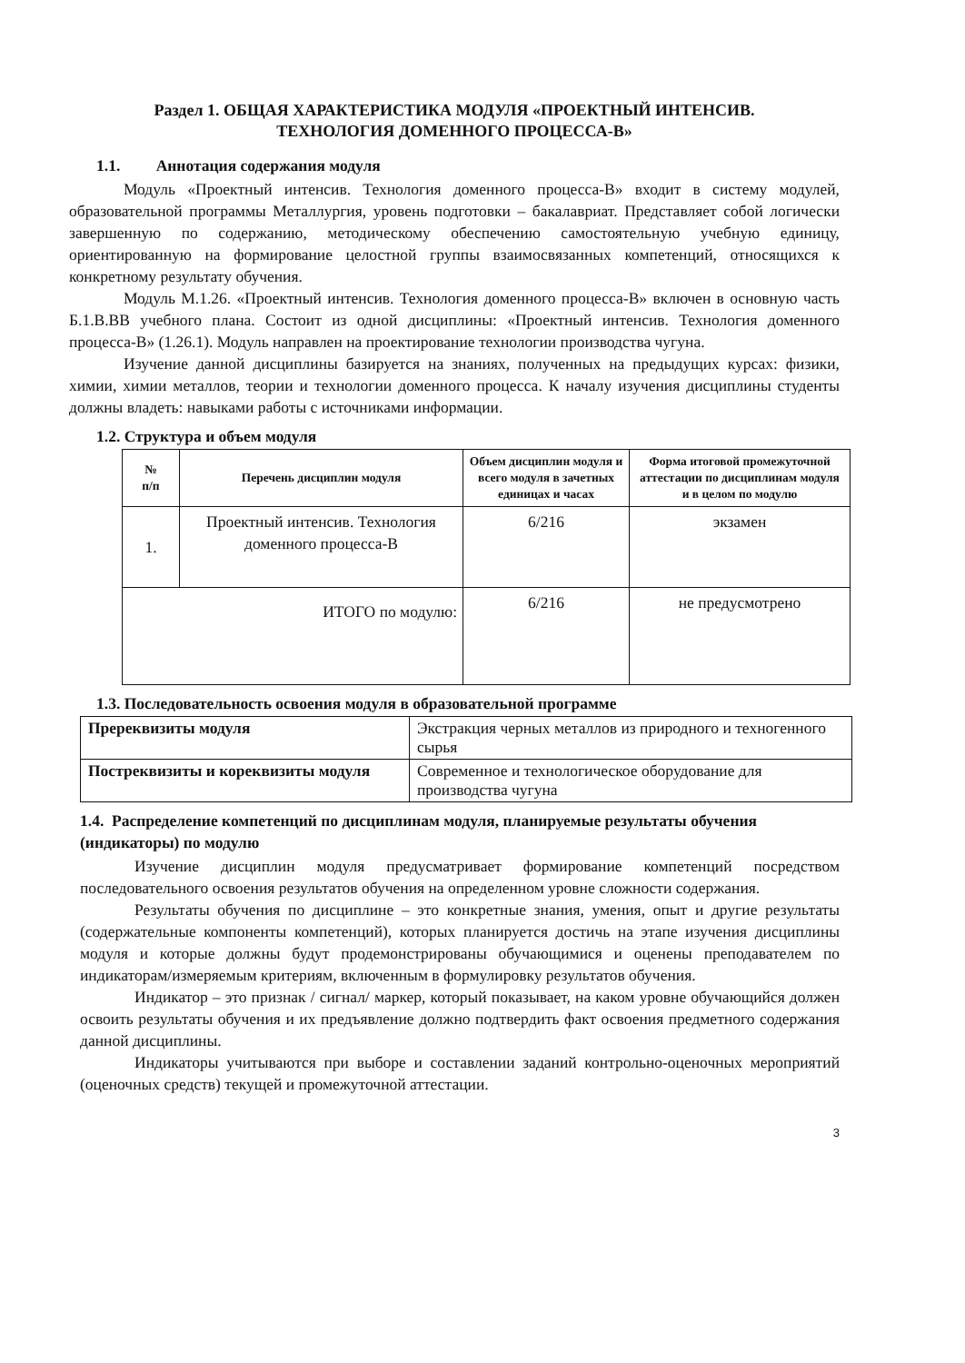Раздел 1. ОБЩАЯ ХАРАКТЕРИСТИКА МОДУЛЯ «ПРОЕКТНЫЙ ИНТЕНСИВ.
ТЕХНОЛОГИЯ ДОМЕННОГО ПРОЦЕССА-В»
1.1. Аннотация содержания модуля
Модуль «Проектный интенсив. Технология доменного процесса-В» входит в систему модулей, образовательной программы Металлургия, уровень подготовки – бакалавриат. Представляет собой логически завершенную по содержанию, методическому обеспечению самостоятельную учебную единицу, ориентированную на формирование целостной группы взаимосвязанных компетенций, относящихся к конкретному результату обучения.
Модуль М.1.26. «Проектный интенсив. Технология доменного процесса-В» включен в основную часть Б.1.В.ВВ учебного плана. Состоит из одной дисциплины: «Проектный интенсив. Технология доменного процесса-В» (1.26.1). Модуль направлен на проектирование технологии производства чугуна.
Изучение данной дисциплины базируется на знаниях, полученных на предыдущих курсах: физики, химии, химии металлов, теории и технологии доменного процесса. К началу изучения дисциплины студенты должны владеть: навыками работы с источниками информации.
1.2. Структура и объем модуля
| № п/п | Перечень дисциплин модуля | Объем дисциплин модуля и всего модуля в зачетных единицах и часах | Форма итоговой промежуточной аттестации по дисциплинам модуля и в целом по модулю |
| --- | --- | --- | --- |
| 1. | Проектный интенсив. Технология доменного процесса-В | 6/216 | экзамен |
| ИТОГО по модулю: | | 6/216 | не предусмотрено |
1.3. Последовательность освоения модуля в образовательной программе
| Пререквизиты модуля | Экстракция черных металлов из природного и техногенного сырья |
| Постреквизиты и кореквизиты модуля | Современное и технологическое оборудование для производства чугуна |
1.4. Распределение компетенций по дисциплинам модуля, планируемые результаты обучения (индикаторы) по модулю
Изучение дисциплин модуля предусматривает формирование компетенций посредством последовательного освоения результатов обучения на определенном уровне сложности содержания.
Результаты обучения по дисциплине – это конкретные знания, умения, опыт и другие результаты (содержательные компоненты компетенций), которых планируется достичь на этапе изучения дисциплины модуля и которые должны будут продемонстрированы обучающимися и оценены преподавателем по индикаторам/измеряемым критериям, включенным в формулировку результатов обучения.
Индикатор – это признак / сигнал/ маркер, который показывает, на каком уровне обучающийся должен освоить результаты обучения и их предъявление должно подтвердить факт освоения предметного содержания данной дисциплины.
Индикаторы учитываются при выборе и составлении заданий контрольно-оценочных мероприятий (оценочных средств) текущей и промежуточной аттестации.
3